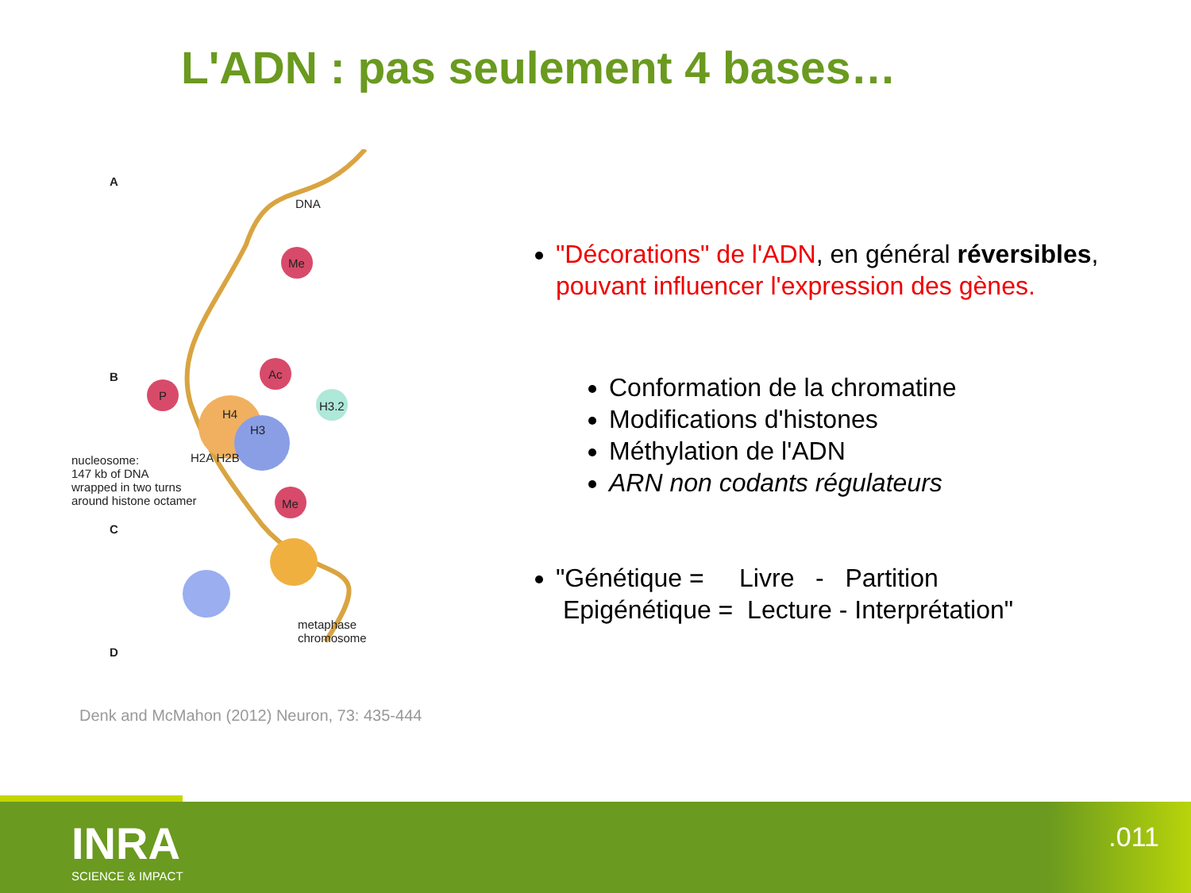L'ADN : pas seulement 4 bases…
A
DNA
Me
B Ac
P
H3.2
H4
H3
H2A H2B nucleosome:
147 kb of DNA
wrapped in two turns
around histone octamer Me
C
metaphase
chromosome
D
Denk and McMahon (2012) Neuron, 73: 435-444
"Décorations" de l'ADN, en général réversibles, pouvant influencer l'expression des gènes.
Conformation de la chromatine
Modifications d'histones
Méthylation de l'ADN
ARN non codants régulateurs
"Génétique = Livre - Partition
Epigénétique = Lecture - Interprétation"
INRA
SCIENCE & IMPACT
.011